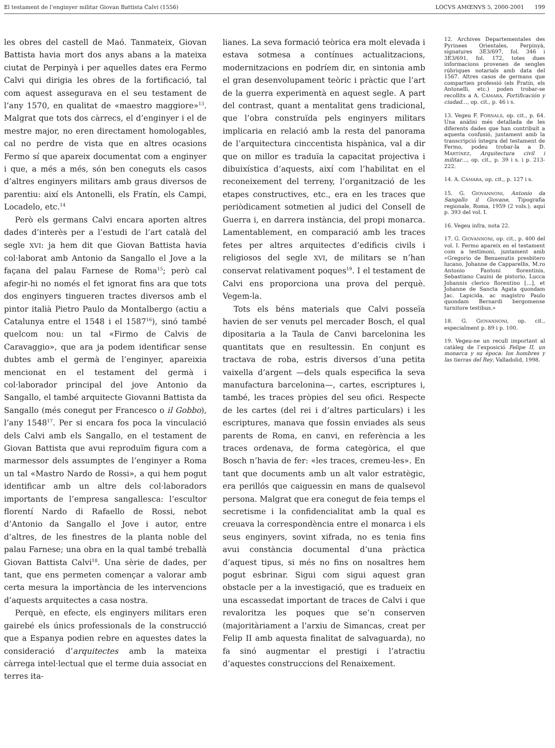El testament de l’enginyer militar Giovan Battista Calvi (1556) LOCVS AMŒNVS 5, 2000-2001 199
les obres del castell de Maó. Tanmateix, Giovan Battista havia mort dos anys abans a la mateixa ciutat de Perpinyà i per aquelles dates era Fermo Calvi qui dirigia les obres de la fortificació, tal com aquest assegurava en el seu testament de l’any 1570, en qualitat de «maestro maggiore»<sup>13</sup>. Malgrat que tots dos càrrecs, el d’enginyer i el de mestre major, no eren directament homologables, cal no perdre de vista que en altres ocasions Fermo sí que apareix documentat com a enginyer i que, a més a més, són ben coneguts els casos d’altres enginyers militars amb graus diversos de parentiu: així els Antonelli, els Fratín, els Campi, Locadelo, etc.<sup>14</sup>
Però els germans Calvi encara aporten altres dades d’interès per a l’estudi de l’art català del segle XVI: ja hem dit que Giovan Battista havia col·laborat amb Antonio da Sangallo el Jove a la façana del palau Farnese de Roma<sup>15</sup>; però cal afegir-hi no només el fet ignorat fins ara que tots dos enginyers tingueren tractes diversos amb el pintor italià Pietro Paulo da Montalbergo (actiu a Catalunya entre el 1548 i el 1587<sup>16</sup>), sinó també quelcom nou: un tal «Firmo de Calvis de Caravaggio», que ara ja podem identificar sense dubtes amb el germà de l’enginyer, apareixia mencionat en el testament del germà i col·laborador principal del jove Antonio da Sangallo, el també arquitecte Giovanni Battista da Sangallo (més conegut per Francesco o il Gobbo), l’any 1548<sup>17</sup>. Per si encara fos poca la vinculació dels Calvi amb els Sangallo, en el testament de Giovan Battista que avui reproduïm figura com a marmessor dels assumptes de l’enginyer a Roma un tal «Mastro Nardo de Rossi», a qui hem pogut identificar amb un altre dels col·laboradors importants de l’empresa sangallesca: l’escultor florentí Nardo di Rafaello de Rossi, nebot d’Antonio da Sangallo el Jove i autor, entre d’altres, de les finestres de la planta noble del palau Farnese; una obra en la qual també treballà Giovan Battista Calvi<sup>18</sup>. Una sèrie de dades, per tant, que ens permeten començar a valorar amb certa mesura la importància de les intervencions d’aquests arquitectes a casa nostra.
Perquè, en efecte, els enginyers militars eren gairebé els únics professionals de la construcció que a Espanya podien rebre en aquestes dates la consideració d’arquitectes amb la mateixa càrrega intel·lectual que el terme duia associat en terres ita-
lianes. La seva formació teòrica era molt elevada i estava sotmesa a contínues actualitzacions, modernitzacions en podríem dir, en sintonia amb el gran desenvolupament teòric i pràctic que l’art de la guerra experimentà en aquest segle. A part del contrast, quant a mentalitat gens tradicional, que l’obra construïda pels enginyers militars implicaria en relació amb la resta del panorama de l’arquitectura cinccentista hispànica, val a dir que on millor es traduïa la capacitat projectiva i dibuixística d’aquests, així com l’habilitat en el reconeixement del terreny, l’organització de les etapes constructives, etc., era en les traces que periòdicament sotmetien al judici del Consell de Guerra i, en darrera instància, del propi monarca. Lamentablement, en comparació amb les traces fetes per altres arquitectes d’edificis civils i religiosos del segle XVI, de militars se n’han conservat relativament poques<sup>19</sup>. I el testament de Calvi ens proporciona una prova del perquè. Vegem-la.
Tots els béns materials que Calvi posseïa havien de ser venuts pel mercader Bosch, el qual dipositaria a la Taula de Canvi barcelonina les quantitats que en resultessin. En conjunt es tractava de roba, estris diversos d’una petita vaixella d’argent —dels quals especifica la seva manufactura barcelonina—, cartes, escriptures i, també, les traces pròpies del seu ofici. Respecte de les cartes (del rei i d’altres particulars) i les escriptures, manava que fossin enviades als seus parents de Roma, en canvi, en referència a les traces ordenava, de forma categòrica, el que Bosch n’havia de fer: «les traces, cremeu-les». En tant que documents amb un alt valor estratègic, era perillós que caiguessin en mans de qualsevol persona. Malgrat que era conegut de feia temps el secretisme i la confidencialitat amb la qual es creuava la correspondència entre el monarca i els seus enginyers, sovint xifrada, no es tenia fins avui constància documental d’una pràctica d’aquest tipus, si més no fins on nosaltres hem pogut esbrinar. Sigui com sigui aquest gran obstacle per a la investigació, que es tradueix en una escassedat important de traces de Calvi i que revaloritza les poques que se’n conserven (majoritàriament a l’arxiu de Simancas, creat per Felip II amb aquesta finalitat de salvaguarda), no fa sinó augmentar el prestigi i l’atractiu d’aquestes construccions del Renaixement.
12. Archives Departementales des Pyrinees Orientales, Perpinyà, signatures 3E3/697, fol. 346 i 3E3/691, fol. 172, totes dues informacions provenen de sengles rúbriques notarials amb data del 1567. Altres casos de germans que compartien professió (els Fratín, els Antonelli, etc.) poden trobar-se recollits a A. CÁMARA, Fortificación y ciudad…, op. cit., p. 46 i s.
13. Vegeu F. FORNALS, op. cit., p. 64. Una anàlisi més detallada de les diferents dades que han contribuït a aquesta confusió, juntament amb la transcripció íntegra del testament de Fermo, podeu trobar-la a D. MARTÍNEZ, Arquitectura civil i militar…, op. cit., p. 39 i s. i p. 213-222.
14. A. CÁMARA, op. cit., p. 127 i s.
15. G. GIOVANNONI, Antonio da Sangallo il Giovane, Tipografia regionale, Roma, 1959 (2 vols.), aquí p. 393 del vol. I.
16. Vegeu infra, nota 22.
17. G. GIOVANNONI, op. cit., p. 400 del vol. I. Fermo apareix en el testament com a testimoni, juntament amb «Gregorio de Benuenutis presbitero lucano, Johanne de Capparellis, M.ro Antonio Fantoni florentinis, Sebastiano Cauini de pistorio, Lucca Johannis clerico florentino […], et Johanne de Sancta Agata quondam Jac. Lapicida, ac magistro Paulo quondam Bernardi bergomense turnitore testibus.»
18. G. GIOVANNONI, op. cit., especialment p. 89 i p. 100.
19. Vegeu-ne un recull important al catàleg de l’exposició Felipe II, un monarca y su época: los hombres y las tierras del Rey, Valladolid, 1998.